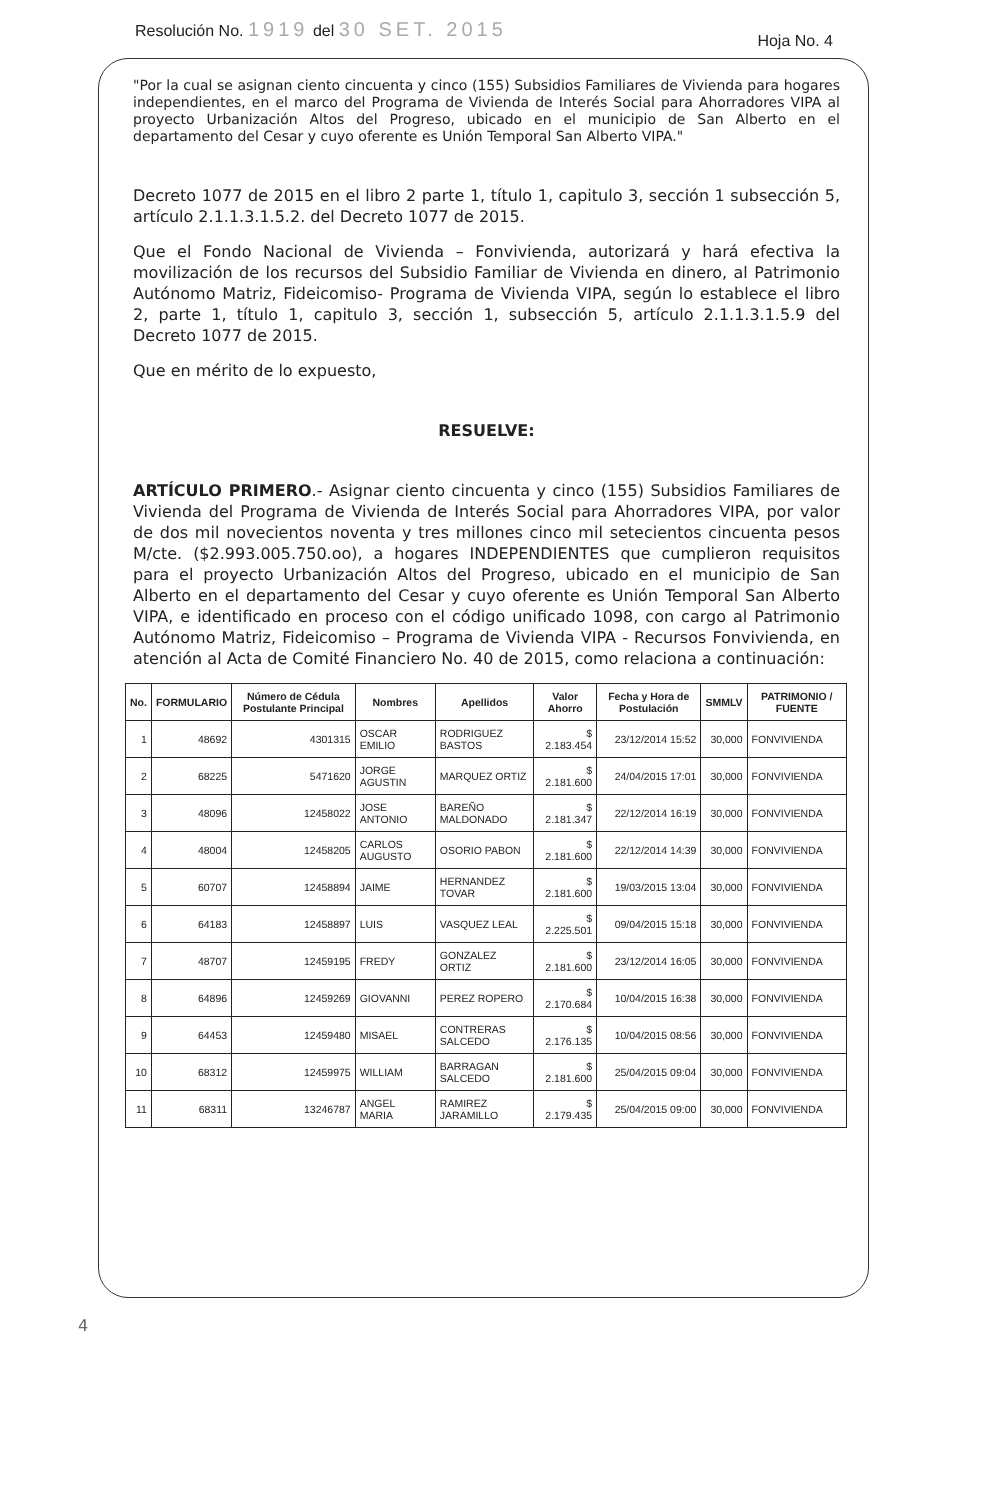Resolución No. 1919 del 30 SET. 2015
Hoja No. 4
"Por la cual se asignan ciento cincuenta y cinco (155) Subsidios Familiares de Vivienda para hogares independientes, en el marco del Programa de Vivienda de Interés Social para Ahorradores VIPA al proyecto Urbanización Altos del Progreso, ubicado en el municipio de San Alberto en el departamento del Cesar y cuyo oferente es Unión Temporal San Alberto VIPA."
Decreto 1077 de 2015 en el libro 2 parte 1, título 1, capitulo 3, sección 1 subsección 5, artículo 2.1.1.3.1.5.2. del Decreto 1077 de 2015.
Que el Fondo Nacional de Vivienda – Fonvivienda, autorizará y hará efectiva la movilización de los recursos del Subsidio Familiar de Vivienda en dinero, al Patrimonio Autónomo Matriz, Fideicomiso- Programa de Vivienda VIPA, según lo establece el libro 2, parte 1, título 1, capitulo 3, sección 1, subsección 5, artículo 2.1.1.3.1.5.9 del Decreto 1077 de 2015.
Que en mérito de lo expuesto,
RESUELVE:
ARTÍCULO PRIMERO.- Asignar ciento cincuenta y cinco (155) Subsidios Familiares de Vivienda del Programa de Vivienda de Interés Social para Ahorradores VIPA, por valor de dos mil novecientos noventa y tres millones cinco mil setecientos cincuenta pesos M/cte. ($2.993.005.750.oo), a hogares INDEPENDIENTES que cumplieron requisitos para el proyecto Urbanización Altos del Progreso, ubicado en el municipio de San Alberto en el departamento del Cesar y cuyo oferente es Unión Temporal San Alberto VIPA, e identificado en proceso con el código unificado 1098, con cargo al Patrimonio Autónomo Matriz, Fideicomiso – Programa de Vivienda VIPA - Recursos Fonvivienda, en atención al Acta de Comité Financiero No. 40 de 2015, como relaciona a continuación:
| No. | FORMULARIO | Número de Cédula Postulante Principal | Nombres | Apellidos | Valor Ahorro | Fecha y Hora de Postulación | SMMLV | PATRIMONIO / FUENTE |
| --- | --- | --- | --- | --- | --- | --- | --- | --- |
| 1 | 48692 | 4301315 | OSCAR EMILIO | RODRIGUEZ BASTOS | $ 2.183.454 | 23/12/2014 15:52 | 30,000 | FONVIVIENDA |
| 2 | 68225 | 5471620 | JORGE AGUSTIN | MARQUEZ ORTIZ | $ 2.181.600 | 24/04/2015 17:01 | 30,000 | FONVIVIENDA |
| 3 | 48096 | 12458022 | JOSE ANTONIO | BAREÑO MALDONADO | $ 2.181.347 | 22/12/2014 16:19 | 30,000 | FONVIVIENDA |
| 4 | 48004 | 12458205 | CARLOS AUGUSTO | OSORIO PABON | $ 2.181.600 | 22/12/2014 14:39 | 30,000 | FONVIVIENDA |
| 5 | 60707 | 12458894 | JAIME | HERNANDEZ TOVAR | $ 2.181.600 | 19/03/2015 13:04 | 30,000 | FONVIVIENDA |
| 6 | 64183 | 12458897 | LUIS | VASQUEZ LEAL | $ 2.225.501 | 09/04/2015 15:18 | 30,000 | FONVIVIENDA |
| 7 | 48707 | 12459195 | FREDY | GONZALEZ ORTIZ | $ 2.181.600 | 23/12/2014 16:05 | 30,000 | FONVIVIENDA |
| 8 | 64896 | 12459269 | GIOVANNI | PEREZ ROPERO | $ 2.170.684 | 10/04/2015 16:38 | 30,000 | FONVIVIENDA |
| 9 | 64453 | 12459480 | MISAEL | CONTRERAS SALCEDO | $ 2.176.135 | 10/04/2015 08:56 | 30,000 | FONVIVIENDA |
| 10 | 68312 | 12459975 | WILLIAM | BARRAGAN SALCEDO | $ 2.181.600 | 25/04/2015 09:04 | 30,000 | FONVIVIENDA |
| 11 | 68311 | 13246787 | ANGEL MARIA | RAMIREZ JARAMILLO | $ 2.179.435 | 25/04/2015 09:00 | 30,000 | FONVIVIENDA |
4